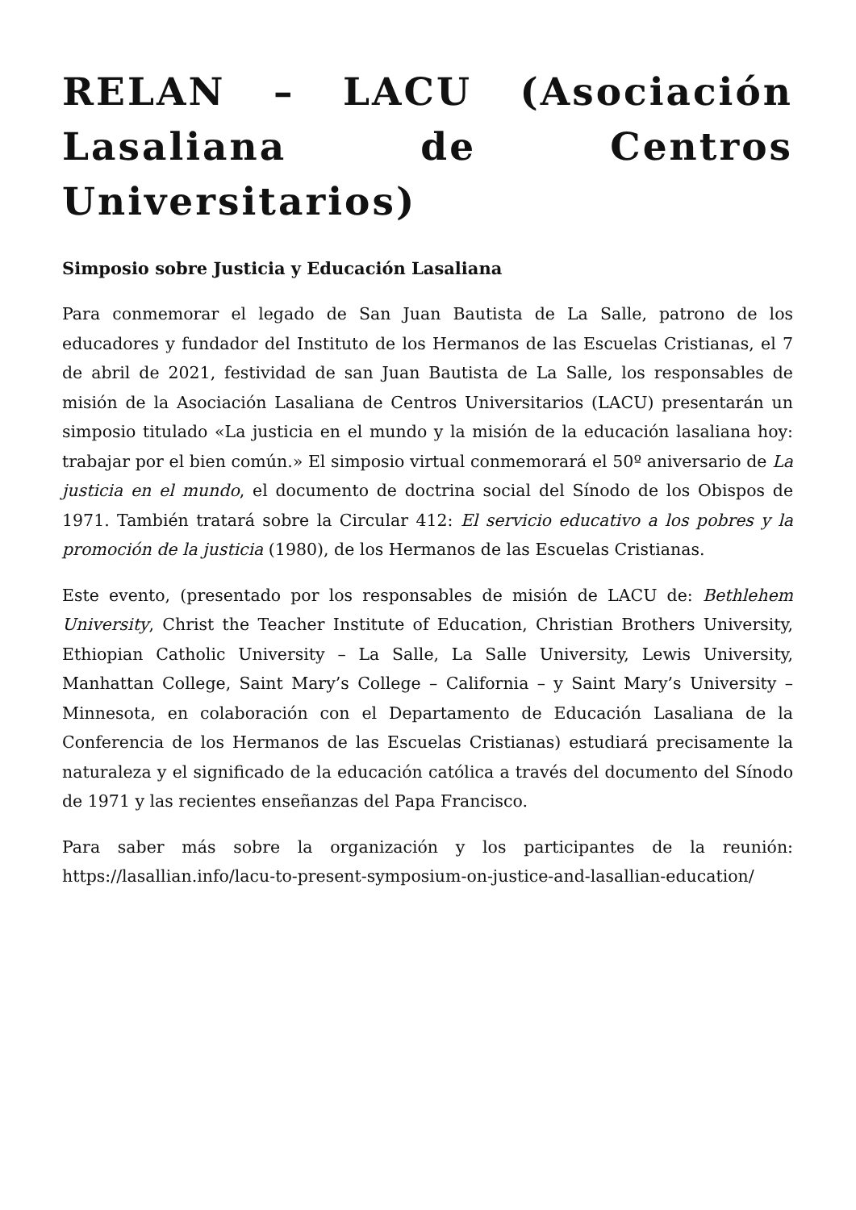RELAN – LACU (Asociación Lasaliana de Centros Universitarios)
Simposio sobre Justicia y Educación Lasaliana
Para conmemorar el legado de San Juan Bautista de La Salle, patrono de los educadores y fundador del Instituto de los Hermanos de las Escuelas Cristianas, el 7 de abril de 2021, festividad de san Juan Bautista de La Salle, los responsables de misión de la Asociación Lasaliana de Centros Universitarios (LACU) presentarán un simposio titulado «La justicia en el mundo y la misión de la educación lasaliana hoy: trabajar por el bien común.» El simposio virtual conmemorará el 50º aniversario de La justicia en el mundo, el documento de doctrina social del Sínodo de los Obispos de 1971. También tratará sobre la Circular 412: El servicio educativo a los pobres y la promoción de la justicia (1980), de los Hermanos de las Escuelas Cristianas.
Este evento, (presentado por los responsables de misión de LACU de: Bethlehem University, Christ the Teacher Institute of Education, Christian Brothers University, Ethiopian Catholic University – La Salle, La Salle University, Lewis University, Manhattan College, Saint Mary’s College – California – y Saint Mary’s University – Minnesota, en colaboración con el Departamento de Educación Lasaliana de la Conferencia de los Hermanos de las Escuelas Cristianas) estudiará precisamente la naturaleza y el significado de la educación católica a través del documento del Sínodo de 1971 y las recientes enseñanzas del Papa Francisco.
Para saber más sobre la organización y los participantes de la reunión: https://lasallian.info/lacu-to-present-symposium-on-justice-and-lasallian-education/